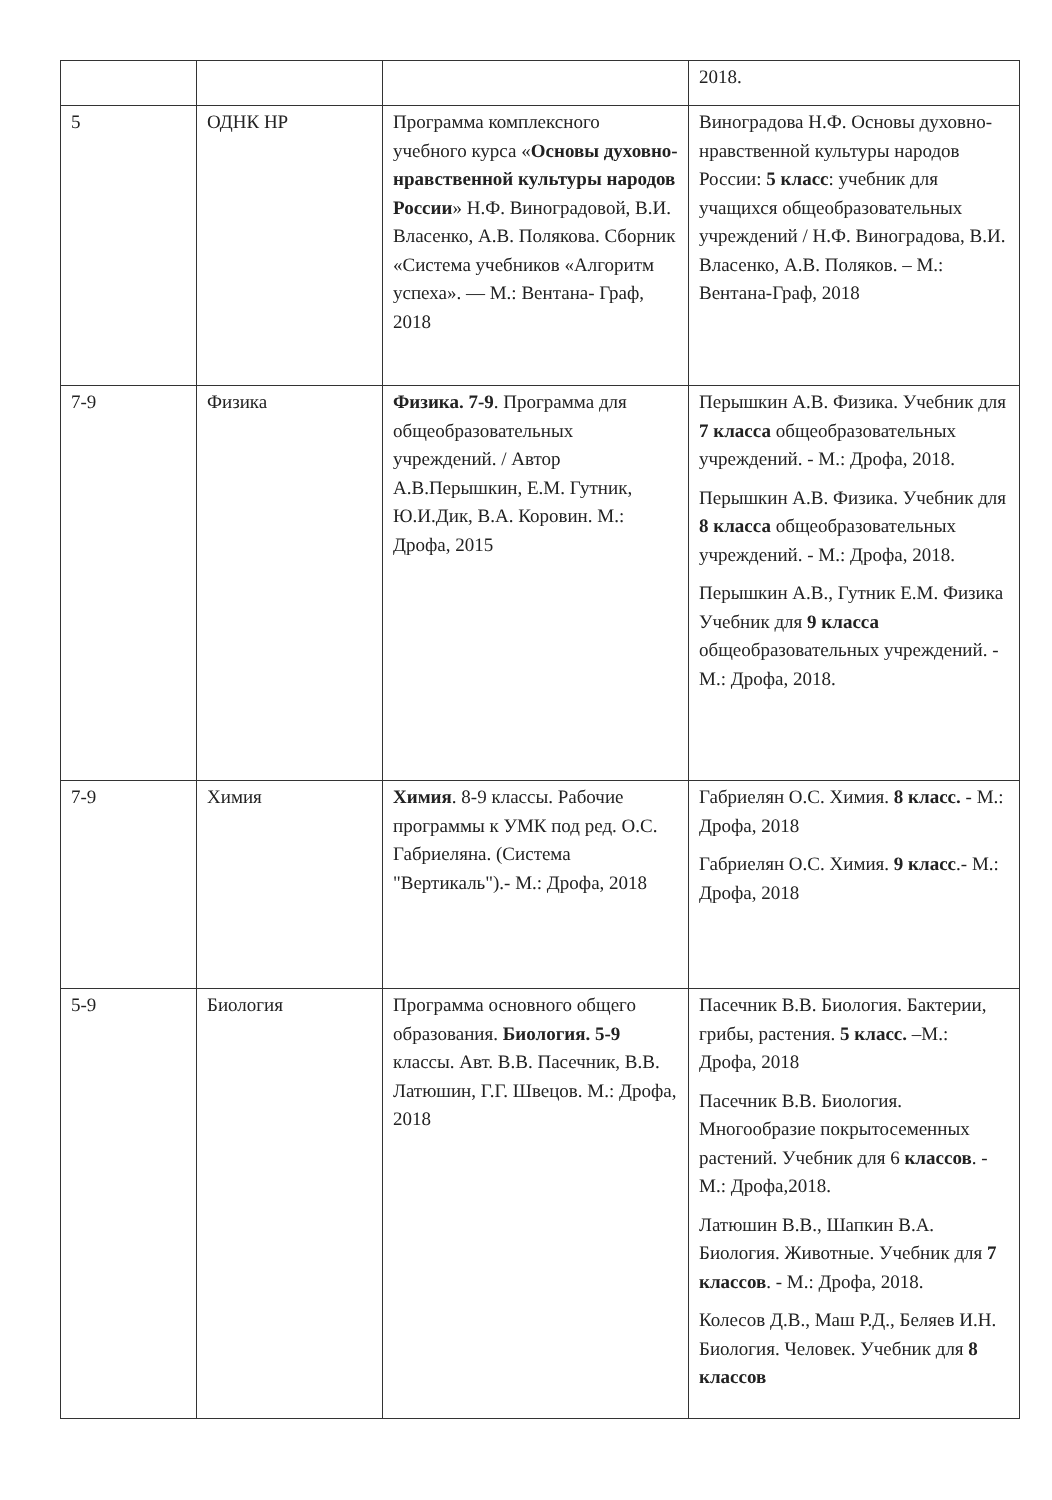| | | | 2018. |
| 5 | ОДНК НР | Программа комплексного учебного курса « Основы духовно-нравственной культуры народов России » Н.Ф. Виноградовой, В.И. Власенко, А.В. Полякова. Сборник «Система учебников «Алгоритм успеха». — М.: Вентана- Граф, 2018 | Виноградова Н.Ф. Основы духовно-нравственной культуры народов России: 5 класс : учебник для учащихся общеобразовательных учреждений / Н.Ф. Виноградова, В.И. Власенко, А.В. Поляков. – М.: Вентана-Граф, 2018 |
| 7-9 | Физика | Физика. 7-9 . Программа для общеобразовательных учреждений. / Автор А.В.Перышкин, Е.М. Гутник, Ю.И.Дик, В.А. Коровин. М.: Дрофа, 2015 | Перышкин А.В. Физика. Учебник для 7 класса общеобразовательных учреждений. - М.: Дрофа, 2018. Перышкин А.В. Физика. Учебник для 8 класса общеобразовательных учреждений. - М.: Дрофа, 2018. Перышкин А.В., Гутник Е.М. Физика Учебник для 9 класса общеобразовательных учреждений. - М.: Дрофа, 2018. |
| 7-9 | Химия | Химия . 8-9 классы. Рабочие программы к УМК под ред. О.С. Габриеляна. (Система "Вертикаль").- М.: Дрофа, 2018 | Габриелян О.С. Химия. 8 класс. - М.: Дрофа, 2018 Габриелян О.С. Химия. 9 класс .- М.: Дрофа, 2018 |
| 5-9 | Биология | Программа основного общего образования. Биология. 5-9 классы. Авт. В.В. Пасечник, В.В. Латюшин, Г.Г. Швецов. М.: Дрофа, 2018 | Пасечник В.В. Биология. Бактерии, грибы, растения. 5 класс. –М.: Дрофа, 2018 Пасечник В.В. Биология. Многообразие покрытосеменных растений. Учебник для 6 классов . - М.: Дрофа,2018. Латюшин В.В., Шапкин В.А. Биология. Животные. Учебник для 7 классов . - М.: Дрофа, 2018. Колесов Д.В., Маш Р.Д., Беляев И.Н. Биология. Человек. Учебник для 8 классов |